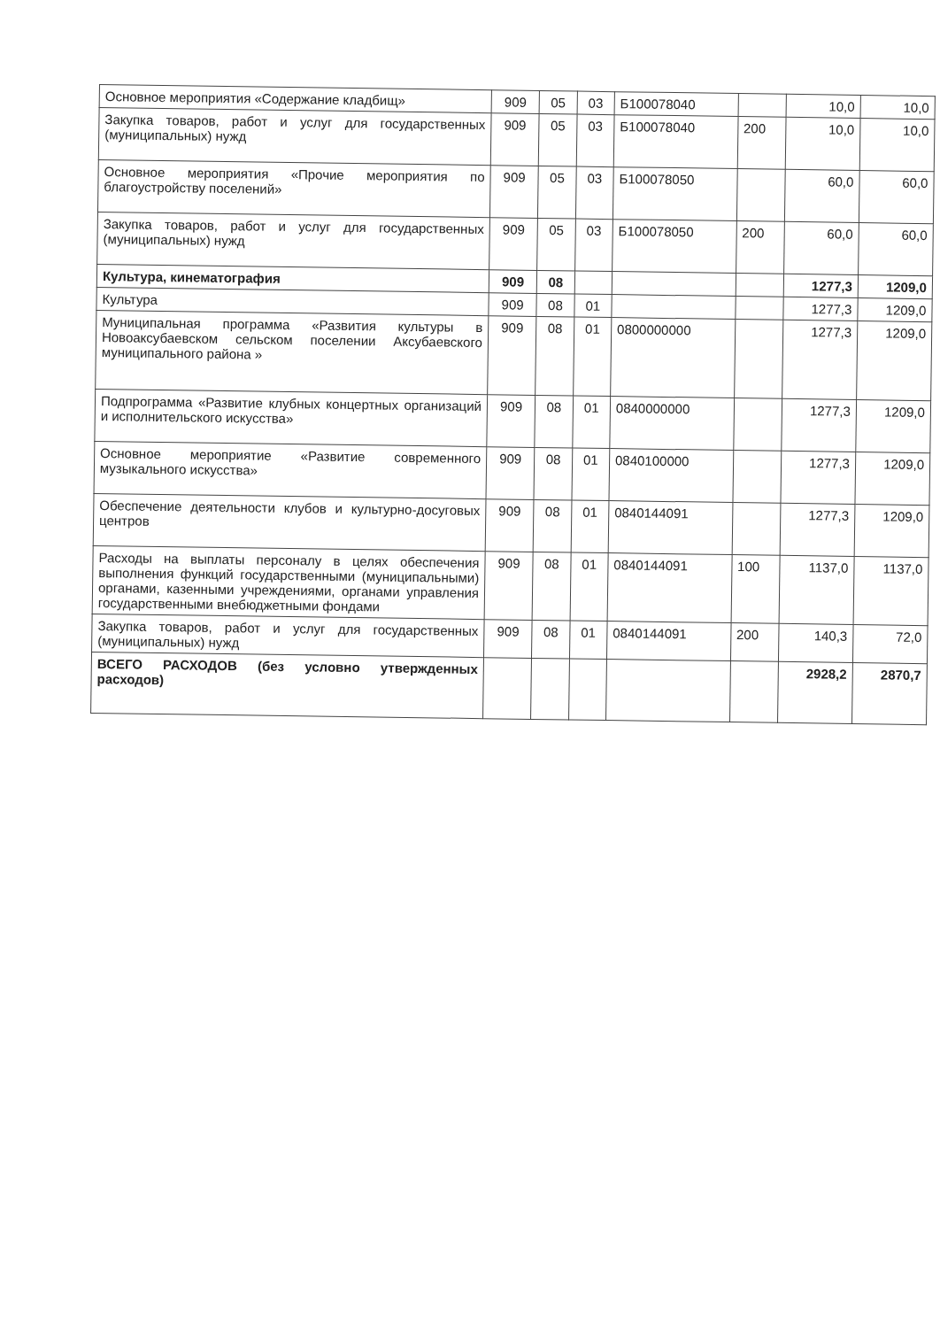| Основное мероприятия «Содержание кладбищ» | 909 | 05 | 03 | Б100078040 | | 10,0 | 10,0 |
| Закупка товаров, работ и услуг для государственных (муниципальных) нужд | 909 | 05 | 03 | Б100078040 | 200 | 10,0 | 10,0 |
| Основное мероприятия «Прочие мероприятия по благоустройству поселений» | 909 | 05 | 03 | Б100078050 | | 60,0 | 60,0 |
| Закупка товаров, работ и услуг для государственных (муниципальных) нужд | 909 | 05 | 03 | Б100078050 | 200 | 60,0 | 60,0 |
| Культура, кинематография | 909 | 08 | | | | 1277,3 | 1209,0 |
| Культура | 909 | 08 | 01 | | | 1277,3 | 1209,0 |
| Муниципальная программа «Развития культуры в Новоаксубаевском сельском поселении Аксубаевского муниципального района » | 909 | 08 | 01 | 0800000000 | | 1277,3 | 1209,0 |
| Подпрограмма «Развитие клубных концертных организаций и исполнительского искусства» | 909 | 08 | 01 | 0840000000 | | 1277,3 | 1209,0 |
| Основное мероприятие «Развитие современного музыкального искусства» | 909 | 08 | 01 | 0840100000 | | 1277,3 | 1209,0 |
| Обеспечение деятельности клубов и культурно-досуговых центров | 909 | 08 | 01 | 0840144091 | | 1277,3 | 1209,0 |
| Расходы на выплаты персоналу в целях обеспечения выполнения функций государственными (муниципальными) органами, казенными учреждениями, органами управления государственными внебюджетными фондами | 909 | 08 | 01 | 0840144091 | 100 | 1137,0 | 1137,0 |
| Закупка товаров, работ и услуг для государственных (муниципальных) нужд | 909 | 08 | 01 | 0840144091 | 200 | 140,3 | 72,0 |
| ВСЕГО РАСХОДОВ (без условно утвержденных расходов) | | | | | | 2928,2 | 2870,7 |